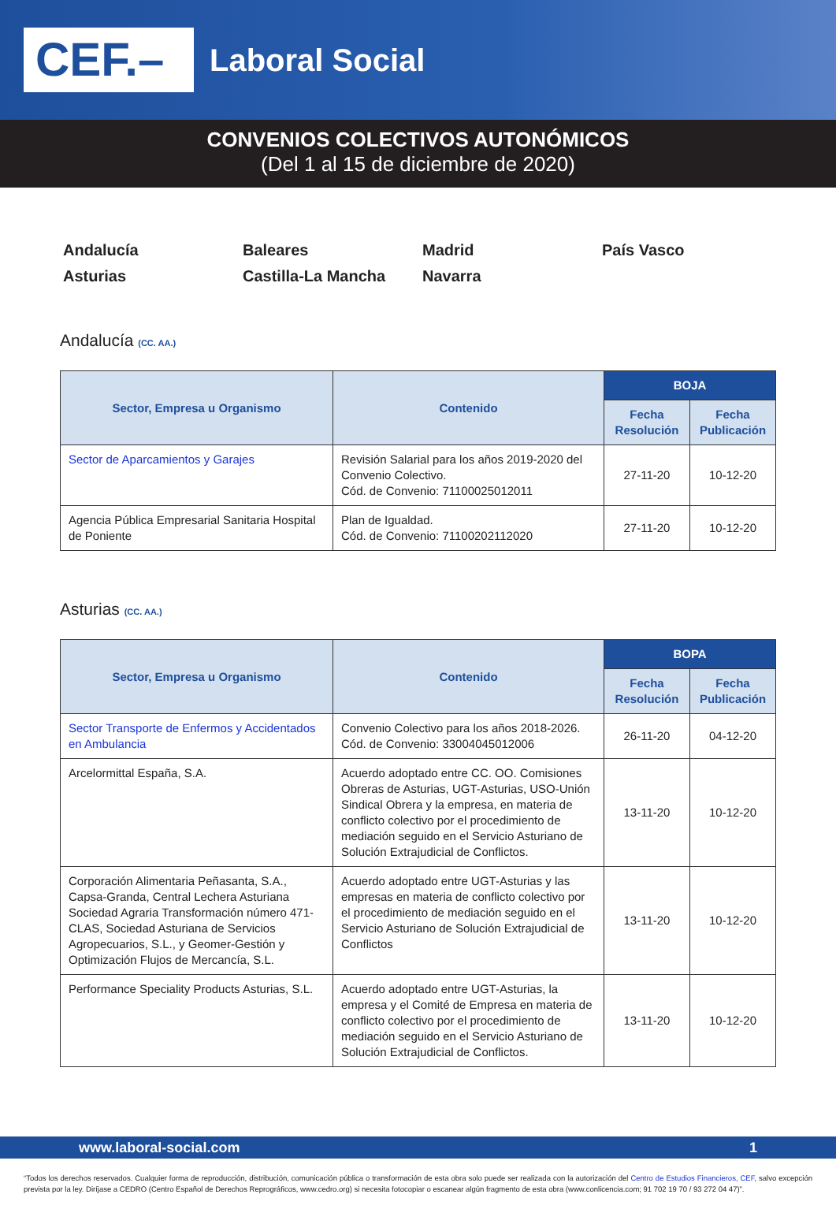CEF.–
Laboral Social
CONVENIOS COLECTIVOS AUTONÓMICOS
(Del 1 al 15 de diciembre de 2020)
Andalucía
Baleares
Madrid
País Vasco
Asturias
Castilla-La Mancha
Navarra
Andalucía (CC. AA.)
| Sector, Empresa u Organismo | Contenido | BOJA | |
| --- | --- | --- | --- |
| | | Fecha Resolución | Fecha Publicación |
| Sector de Aparcamientos y Garajes | Revisión Salarial para los años 2019-2020 del Convenio Colectivo. Cód. de Convenio: 71100025012011 | 27-11-20 | 10-12-20 |
| Agencia Pública Empresarial Sanitaria Hospital de Poniente | Plan de Igualdad. Cód. de Convenio: 71100202112020 | 27-11-20 | 10-12-20 |
Asturias (CC. AA.)
| Sector, Empresa u Organismo | Contenido | BOPA | |
| --- | --- | --- | --- |
| | | Fecha Resolución | Fecha Publicación |
| Sector Transporte de Enfermos y Accidentados en Ambulancia | Convenio Colectivo para los años 2018-2026. Cód. de Convenio: 33004045012006 | 26-11-20 | 04-12-20 |
| Arcelormittal España, S.A. | Acuerdo adoptado entre CC. OO. Comisiones Obreras de Asturias, UGT-Asturias, USO-Unión Sindical Obrera y la empresa, en materia de conflicto colectivo por el procedimiento de mediación seguido en el Servicio Asturiano de Solución Extrajudicial de Conflictos. | 13-11-20 | 10-12-20 |
| Corporación Alimentaria Peñasanta, S.A., Capsa-Granda, Central Lechera Asturiana Sociedad Agraria Transformación número 471-CLAS, Sociedad Asturiana de Servicios Agropecuarios, S.L., y Geomer-Gestión y Optimización Flujos de Mercancía, S.L. | Acuerdo adoptado entre UGT-Asturias y las empresas en materia de conflicto colectivo por el procedimiento de mediación seguido en el Servicio Asturiano de Solución Extrajudicial de Conflictos | 13-11-20 | 10-12-20 |
| Performance Speciality Products Asturias, S.L. | Acuerdo adoptado entre UGT-Asturias, la empresa y el Comité de Empresa en materia de conflicto colectivo por el procedimiento de mediación seguido en el Servicio Asturiano de Solución Extrajudicial de Conflictos. | 13-11-20 | 10-12-20 |
www.laboral-social.com 1
“Todos los derechos reservados. Cualquier forma de reproducción, distribución, comunicación pública o transformación de esta obra solo puede ser realizada con la autorización del Centro de Estudios Financieros, CEF, salvo excepción prevista por la ley. Diríjase a CEDRO (Centro Español de Derechos Reprográficos, www.cedro.org) si necesita fotocopiar o escanear algún fragmento de esta obra (www.conlicencia.com; 91 702 19 70 / 93 272 04 47)”.